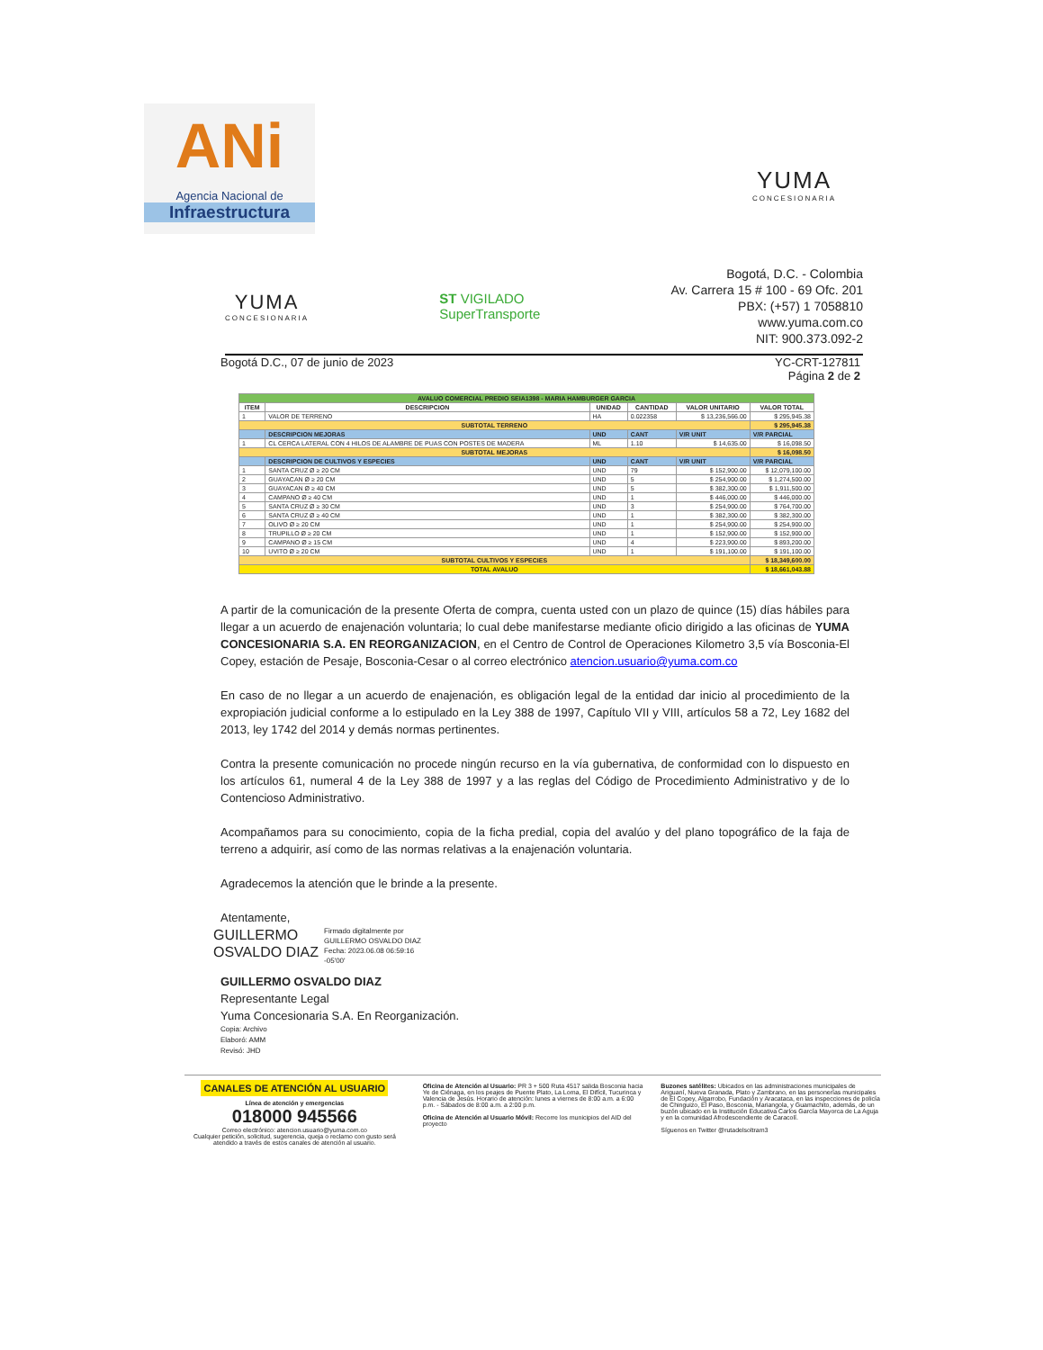ANi
Agencia Nacional de
Infraestructura
YUMA
CONCESIONARIA
YUMA
CONCESIONARIA
ST VIGILADO
SuperTransporte
Bogotá, D.C. - Colombia
Av. Carrera 15 # 100 - 69 Ofc. 201
PBX: (+57) 1 7058810
www.yuma.com.co
NIT: 900.373.092-2
Bogotá D.C., 07 de junio de 2023 YC-CRT-127811
Página 2 de 2
| AVALUO COMERCIAL PREDIO SEIA1398 - MARIA HAMBURGER GARCIA | | | | | |
| ITEM | DESCRIPCION | UNIDAD | CANTIDAD | VALOR UNITARIO | VALOR TOTAL |
| 1 | VALOR DE TERRENO | HA | 0.022358 | $ 13,236,566.00 | $ 295,945.38 |
| SUBTOTAL TERRENO | | | | | $ 295,945.38 |
| | DESCRIPCION MEJORAS | UND | CANT | V/R UNIT | V/R PARCIAL |
| 1 | CL CERCA LATERAL CON 4 HILOS DE ALAMBRE DE PUAS CON POSTES DE MADERA | ML | 1.10 | $ 14,635.00 | $ 16,098.50 |
| SUBTOTAL MEJORAS | | | | | $ 16,098.50 |
| | DESCRIPCION DE CULTIVOS Y ESPECIES | UND | CANT | V/R UNIT | V/R PARCIAL |
| 1 | SANTA CRUZ Ø ≥ 20 CM | UND | 79 | $ 152,900.00 | $ 12,079,100.00 |
| 2 | GUAYACAN Ø ≥ 20 CM | UND | 5 | $ 254,900.00 | $ 1,274,500.00 |
| 3 | GUAYACAN Ø ≥ 40 CM | UND | 5 | $ 382,300.00 | $ 1,911,500.00 |
| 4 | CAMPANO Ø ≥ 40 CM | UND | 1 | $ 446,000.00 | $ 446,000.00 |
| 5 | SANTA CRUZ Ø ≥ 30 CM | UND | 3 | $ 254,900.00 | $ 764,700.00 |
| 6 | SANTA CRUZ Ø ≥ 40 CM | UND | 1 | $ 382,300.00 | $ 382,300.00 |
| 7 | OLIVO Ø ≥ 20 CM | UND | 1 | $ 254,900.00 | $ 254,900.00 |
| 8 | TRUPILLO Ø ≥ 20 CM | UND | 1 | $ 152,900.00 | $ 152,900.00 |
| 9 | CAMPANO Ø ≥ 15 CM | UND | 4 | $ 223,900.00 | $ 893,200.00 |
| 10 | UVITO Ø ≥ 20 CM | UND | 1 | $ 191,100.00 | $ 191,100.00 |
| SUBTOTAL CULTIVOS Y ESPECIES | | | | | $ 18,349,600.00 |
| TOTAL AVALUO | | | | | $ 18,661,043.88 |
A partir de la comunicación de la presente Oferta de compra, cuenta usted con un plazo de quince (15) días hábiles para llegar a un acuerdo de enajenación voluntaria; lo cual debe manifestarse mediante oficio dirigido a las oficinas de YUMA CONCESIONARIA S.A. EN REORGANIZACION, en el Centro de Control de Operaciones Kilometro 3,5 vía Bosconia-El Copey, estación de Pesaje, Bosconia-Cesar o al correo electrónico atencion.usuario@yuma.com.co
En caso de no llegar a un acuerdo de enajenación, es obligación legal de la entidad dar inicio al procedimiento de la expropiación judicial conforme a lo estipulado en la Ley 388 de 1997, Capítulo VII y VIII, artículos 58 a 72, Ley 1682 del 2013, ley 1742 del 2014 y demás normas pertinentes.
Contra la presente comunicación no procede ningún recurso en la vía gubernativa, de conformidad con lo dispuesto en los artículos 61, numeral 4 de la Ley 388 de 1997 y a las reglas del Código de Procedimiento Administrativo y de lo Contencioso Administrativo.
Acompañamos para su conocimiento, copia de la ficha predial, copia del avalúo y del plano topográfico de la faja de terreno a adquirir, así como de las normas relativas a la enajenación voluntaria.
Agradecemos la atención que le brinde a la presente.
Atentamente,
GUILLERMO
OSVALDO DIAZ
Firmado digitalmente por
GUILLERMO OSVALDO DIAZ
Fecha: 2023.06.08 06:59:16
-05'00'
GUILLERMO OSVALDO DIAZ
Representante Legal
Yuma Concesionaria S.A. En Reorganización.
Copia: Archivo
Elaboró: AMM
Revisó: JHD
CANALES DE ATENCIÓN AL USUARIO
Línea de atención y emergencias
018000 945566
Correo electrónico: atencion.usuario@yuma.com.co
Cualquier petición, solicitud, sugerencia, queja o reclamo con gusto será atendido a través de estos canales de atención al usuario.
Oficina de Atención al Usuario: PR 3 + 500 Ruta 4517 salida Bosconia hacia Ye de Ciénaga, en los peajes de Puente Plato, La Loma, El Difícil, Tucurinca y Valencia de Jesús. Horario de atención: lunes a viernes de 8:00 a.m. a 6:00 p.m. - Sábados de 8:00 a.m. a 2:00 p.m.
Oficina de Atención al Usuario Móvil: Recorre los municipios del AID del proyecto
Buzones satélites: Ubicados en las administraciones municipales de Ariguaní, Nueva Granada, Plato y Zambrano, en las personerías municipales de El Copey, Algarrobo, Fundación y Aracataca, en las inspecciones de policía de Chinguizo, El Paso, Bosconia, Mariangola, y Guamachito, además, de un buzón ubicado en la Institución Educativa Carlos García Mayorca de La Aguja y en la comunidad Afrodescendiente de Caracolí.
Síguenos en Twitter @rutadelsoltram3